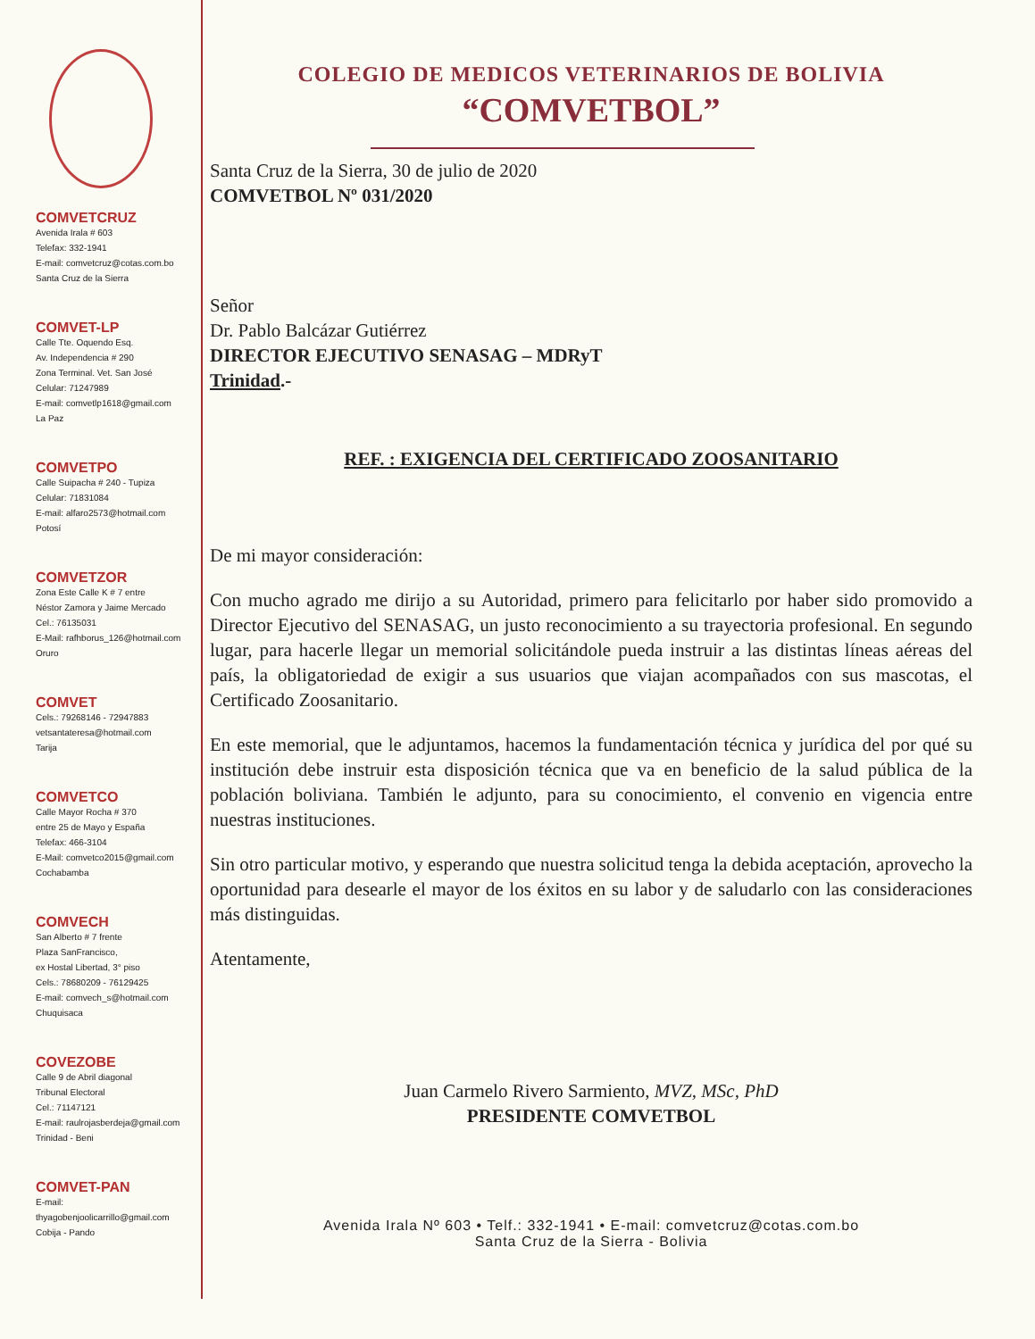COMVETCRUZ
Avenida Irala # 603
Telefax: 332-1941
E-mail: comvetcruz@cotas.com.bo
Santa Cruz de la Sierra
COMVET-LP
Calle Tte. Oquendo Esq.
Av. Independencia # 290
Zona Terminal. Vet. San José
Celular: 71247989
E-mail: comvetlp1618@gmail.com
La Paz
COMVETPO
Calle Suipacha # 240 - Tupiza
Celular: 71831084
E-mail: alfaro2573@hotmail.com
Potosí
COMVETZOR
Zona Este Calle K # 7 entre
Néstor Zamora y Jaime Mercado
Cel.: 76135031
E-Mail: rafhborus_126@hotmail.com
Oruro
COMVET
Cels.: 79268146 - 72947883
vetsantateresa@hotmail.com
Tarija
COMVETCO
Calle Mayor Rocha # 370
entre 25 de Mayo y España
Telefax: 466-3104
E-Mail: comvetco2015@gmail.com
Cochabamba
COMVECH
San Alberto # 7 frente
Plaza SanFrancisco,
ex Hostal Libertad, 3° piso
Cels.: 78680209 - 76129425
E-mail: comvech_s@hotmail.com
Chuquisaca
COVEZOBE
Calle 9 de Abril diagonal
Tribunal Electoral
Cel.: 71147121
E-mail: raulrojasberdeja@gmail.com
Trinidad - Beni
COMVET-PAN
E-mail:
thyagobenjoolicarrillo@gmail.com
Cobija - Pando
COLEGIO DE MEDICOS VETERINARIOS DE BOLIVIA
“COMVETBOL”
Santa Cruz de la Sierra, 30 de julio de 2020
COMVETBOL Nº 031/2020
Señor
Dr. Pablo Balcázar Gutiérrez
DIRECTOR EJECUTIVO SENASAG – MDRyT
Trinidad.-
REF. : EXIGENCIA DEL CERTIFICADO ZOOSANITARIO
De mi mayor consideración:
Con mucho agrado me dirijo a su Autoridad, primero para felicitarlo por haber sido promovido a Director Ejecutivo del SENASAG, un justo reconocimiento a su trayectoria profesional. En segundo lugar, para hacerle llegar un memorial solicitándole pueda instruir a las distintas líneas aéreas del país, la obligatoriedad de exigir a sus usuarios que viajan acompañados con sus mascotas, el Certificado Zoosanitario.
En este memorial, que le adjuntamos, hacemos la fundamentación técnica y jurídica del por qué su institución debe instruir esta disposición técnica que va en beneficio de la salud pública de la población boliviana. También le adjunto, para su conocimiento, el convenio en vigencia entre nuestras instituciones.
Sin otro particular motivo, y esperando que nuestra solicitud tenga la debida aceptación, aprovecho la oportunidad para desearle el mayor de los éxitos en su labor y de saludarlo con las consideraciones más distinguidas.
Atentamente,
Juan Carmelo Rivero Sarmiento, MVZ, MSc, PhD
PRESIDENTE COMVETBOL
Avenida Irala Nº 603 • Telf.: 332-1941 • E-mail: comvetcruz@cotas.com.bo
Santa Cruz de la Sierra - Bolivia